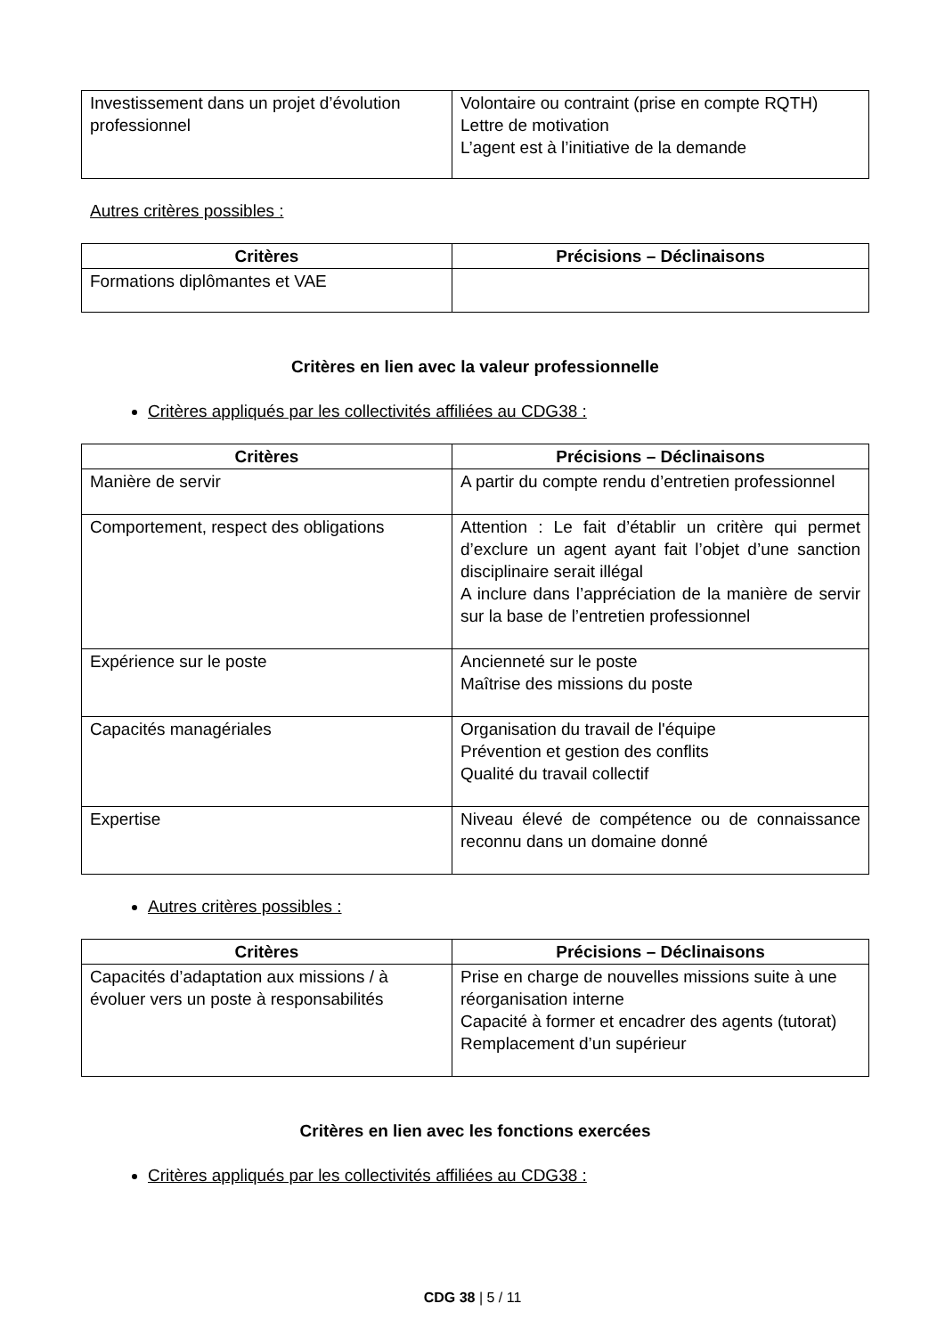| Investissement dans un projet d’évolution professionnel | Volontaire ou contraint (prise en compte RQTH) Lettre de motivation L’agent est à l’initiative de la demande |
Autres critères possibles :
| Critères | Précisions – Déclinaisons |
| --- | --- |
| Formations diplômantes et VAE | |
Critères en lien avec la valeur professionnelle
Critères appliqués par les collectivités affiliées au CDG38 :
| Critères | Précisions – Déclinaisons |
| --- | --- |
| Manière de servir | A partir du compte rendu d’entretien professionnel |
| Comportement, respect des obligations | Attention : Le fait d’établir un critère qui permet d’exclure un agent ayant fait l’objet d’une sanction disciplinaire serait illégal A inclure dans l’appréciation de la manière de servir sur la base de l’entretien professionnel |
| Expérience sur le poste | Ancienneté sur le poste Maîtrise des missions du poste |
| Capacités managériales | Organisation du travail de l'équipe Prévention et gestion des conflits Qualité du travail collectif |
| Expertise | Niveau élevé de compétence ou de connaissance reconnu dans un domaine donné |
Autres critères possibles :
| Critères | Précisions – Déclinaisons |
| --- | --- |
| Capacités d’adaptation aux missions / à évoluer vers un poste à responsabilités | Prise en charge de nouvelles missions suite à une réorganisation interne Capacité à former et encadrer des agents (tutorat) Remplacement d’un supérieur |
Critères en lien avec les fonctions exercées
Critères appliqués par les collectivités affiliées au CDG38 :
CDG 38 | 5 / 11